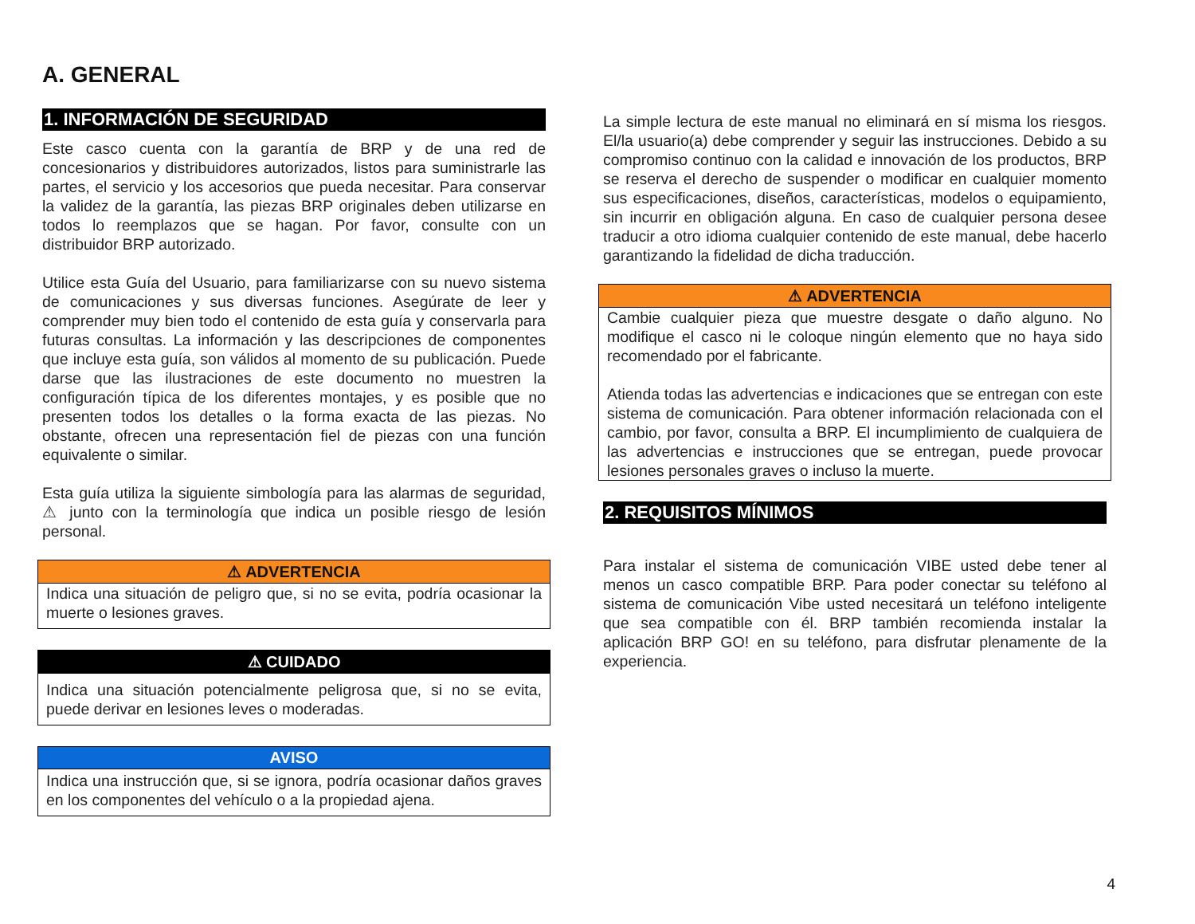A. GENERAL
1. INFORMACIÓN DE SEGURIDAD
Este casco cuenta con la garantía de BRP y de una red de concesionarios y distribuidores autorizados, listos para suministrarle las partes, el servicio y los accesorios que pueda necesitar. Para conservar la validez de la garantía, las piezas BRP originales deben utilizarse en todos lo reemplazos que se hagan. Por favor, consulte con un distribuidor BRP autorizado.
Utilice esta Guía del Usuario, para familiarizarse con su nuevo sistema de comunicaciones y sus diversas funciones. Asegúrate de leer y comprender muy bien todo el contenido de esta guía y conservarla para futuras consultas. La información y las descripciones de componentes que incluye esta guía, son válidos al momento de su publicación. Puede darse que las ilustraciones de este documento no muestren la configuración típica de los diferentes montajes, y es posible que no presenten todos los detalles o la forma exacta de las piezas. No obstante, ofrecen una representación fiel de piezas con una función equivalente o similar.
Esta guía utiliza la siguiente simbología para las alarmas de seguridad, ⚠ junto con la terminología que indica un posible riesgo de lesión personal.
⚠ ADVERTENCIA
Indica una situación de peligro que, si no se evita, podría ocasionar la muerte o lesiones graves.
⚠ CUIDADO
Indica una situación potencialmente peligrosa que, si no se evita, puede derivar en lesiones leves o moderadas.
AVISO
Indica una instrucción que, si se ignora, podría ocasionar daños graves en los componentes del vehículo o a la propiedad ajena.
La simple lectura de este manual no eliminará en sí misma los riesgos. El/la usuario(a) debe comprender y seguir las instrucciones. Debido a su compromiso continuo con la calidad e innovación de los productos, BRP se reserva el derecho de suspender o modificar en cualquier momento sus especificaciones, diseños, características, modelos o equipamiento, sin incurrir en obligación alguna. En caso de cualquier persona desee traducir a otro idioma cualquier contenido de este manual, debe hacerlo garantizando la fidelidad de dicha traducción.
⚠ ADVERTENCIA
Cambie cualquier pieza que muestre desgate o daño alguno. No modifique el casco ni le coloque ningún elemento que no haya sido recomendado por el fabricante.
Atienda todas las advertencias e indicaciones que se entregan con este sistema de comunicación. Para obtener información relacionada con el cambio, por favor, consulta a BRP. El incumplimiento de cualquiera de las advertencias e instrucciones que se entregan, puede provocar lesiones personales graves o incluso la muerte.
2. REQUISITOS MÍNIMOS
Para instalar el sistema de comunicación VIBE usted debe tener al menos un casco compatible BRP. Para poder conectar su teléfono al sistema de comunicación Vibe usted necesitará un teléfono inteligente que sea compatible con él. BRP también recomienda instalar la aplicación BRP GO! en su teléfono, para disfrutar plenamente de la experiencia.
4